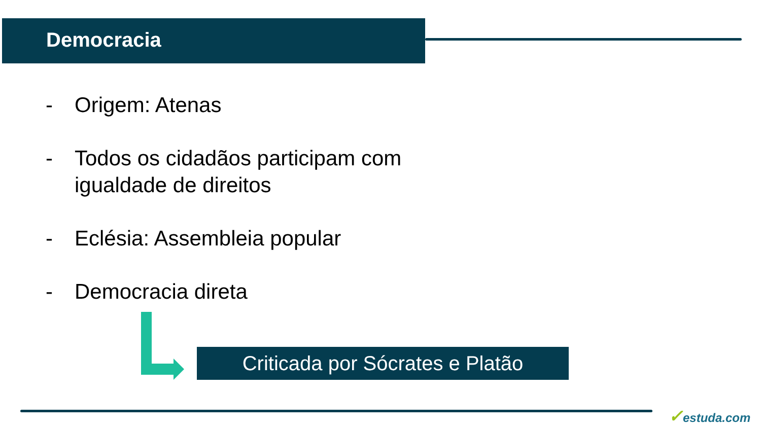Democracia
- Origem: Atenas
- Todos os cidadãos participam com
igualdade de direitos
- Eclésia: Assembleia popular
- Democracia direta
Criticada por Sócrates e Platão
✓estuda.com